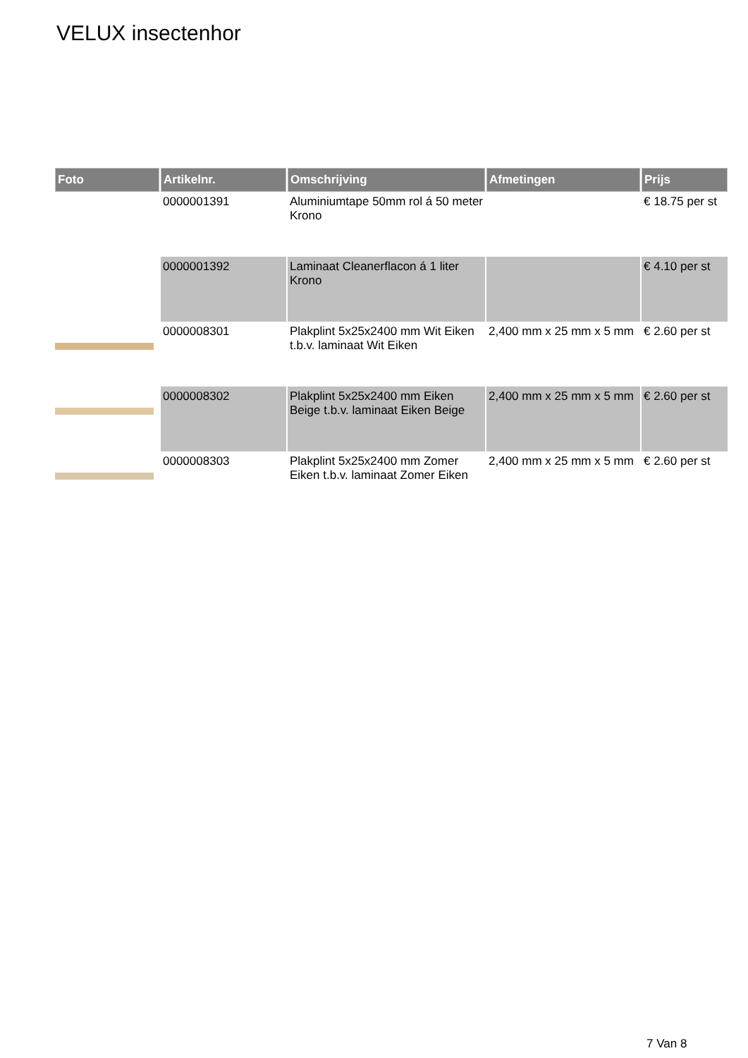VELUX insectenhor
| Foto | Artikelnr. | Omschrijving | Afmetingen | Prijs |
| --- | --- | --- | --- | --- |
| | 0000001391 | Aluminiumtape 50mm rol á 50 meter Krono | | € 18.75 per st |
| | 0000001392 | Laminaat Cleanerflacon á 1 liter Krono | | € 4.10 per st |
| | 0000008301 | Plakplint 5x25x2400 mm Wit Eiken t.b.v. laminaat Wit Eiken | 2,400 mm x 25 mm x 5 mm | € 2.60 per st |
| | 0000008302 | Plakplint 5x25x2400 mm Eiken Beige t.b.v. laminaat Eiken Beige | 2,400 mm x 25 mm x 5 mm | € 2.60 per st |
| | 0000008303 | Plakplint 5x25x2400 mm Zomer Eiken t.b.v. laminaat Zomer Eiken | 2,400 mm x 25 mm x 5 mm | € 2.60 per st |
7 Van 8